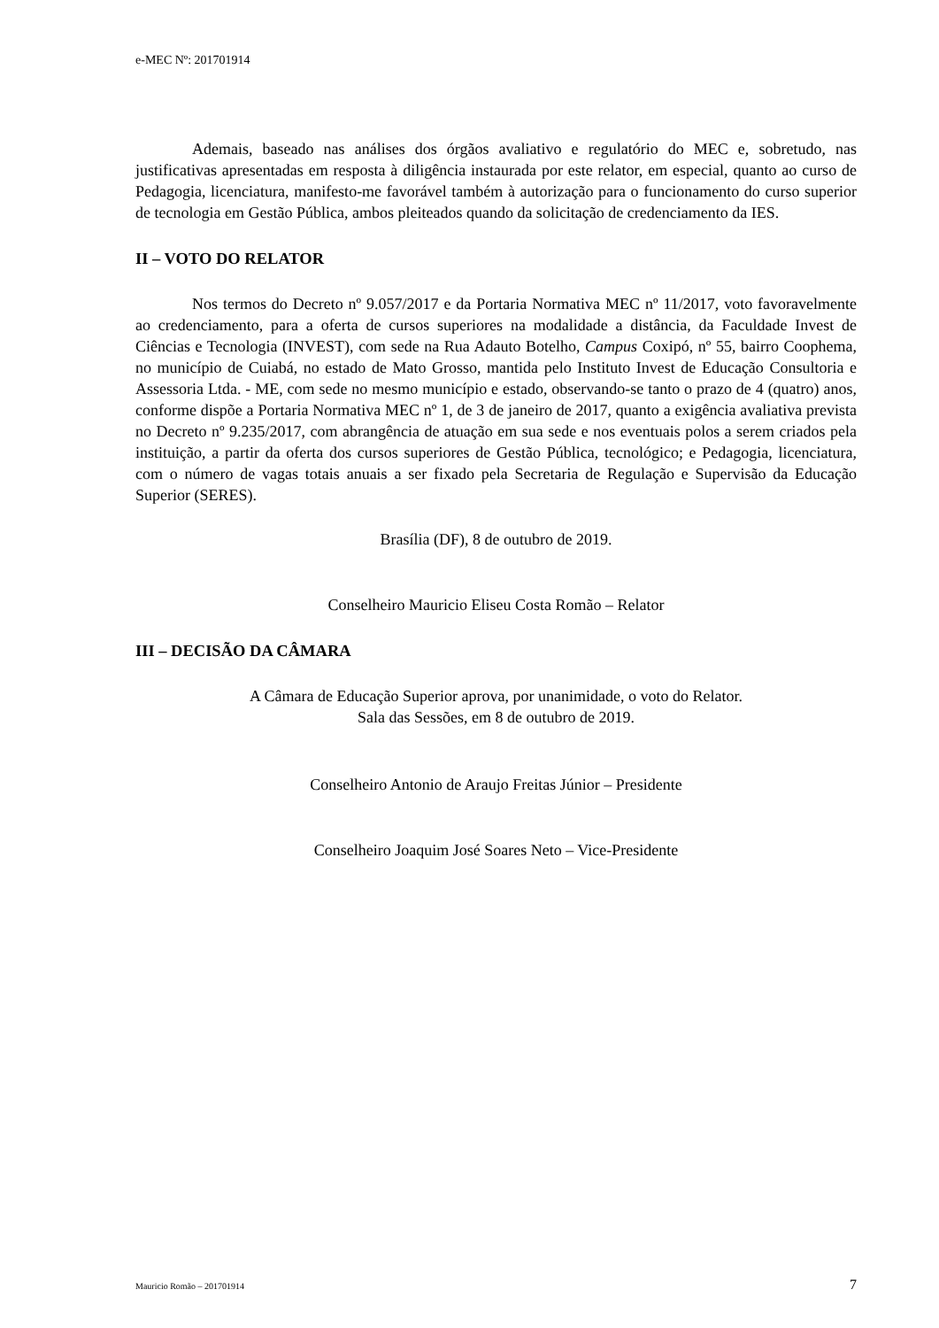e-MEC Nº: 201701914
Ademais, baseado nas análises dos órgãos avaliativo e regulatório do MEC e, sobretudo, nas justificativas apresentadas em resposta à diligência instaurada por este relator, em especial, quanto ao curso de Pedagogia, licenciatura, manifesto-me favorável também à autorização para o funcionamento do curso superior de tecnologia em Gestão Pública, ambos pleiteados quando da solicitação de credenciamento da IES.
II – VOTO DO RELATOR
Nos termos do Decreto nº 9.057/2017 e da Portaria Normativa MEC nº 11/2017, voto favoravelmente ao credenciamento, para a oferta de cursos superiores na modalidade a distância, da Faculdade Invest de Ciências e Tecnologia (INVEST), com sede na Rua Adauto Botelho, Campus Coxipó, nº 55, bairro Coophema, no município de Cuiabá, no estado de Mato Grosso, mantida pelo Instituto Invest de Educação Consultoria e Assessoria Ltda. - ME, com sede no mesmo município e estado, observando-se tanto o prazo de 4 (quatro) anos, conforme dispõe a Portaria Normativa MEC nº 1, de 3 de janeiro de 2017, quanto a exigência avaliativa prevista no Decreto nº 9.235/2017, com abrangência de atuação em sua sede e nos eventuais polos a serem criados pela instituição, a partir da oferta dos cursos superiores de Gestão Pública, tecnológico; e Pedagogia, licenciatura, com o número de vagas totais anuais a ser fixado pela Secretaria de Regulação e Supervisão da Educação Superior (SERES).
Brasília (DF), 8 de outubro de 2019.
Conselheiro Mauricio Eliseu Costa Romão – Relator
III – DECISÃO DA CÂMARA
A Câmara de Educação Superior aprova, por unanimidade, o voto do Relator.
Sala das Sessões, em 8 de outubro de 2019.
Conselheiro Antonio de Araujo Freitas Júnior – Presidente
Conselheiro Joaquim José Soares Neto – Vice-Presidente
Mauricio Romão – 201701914 7